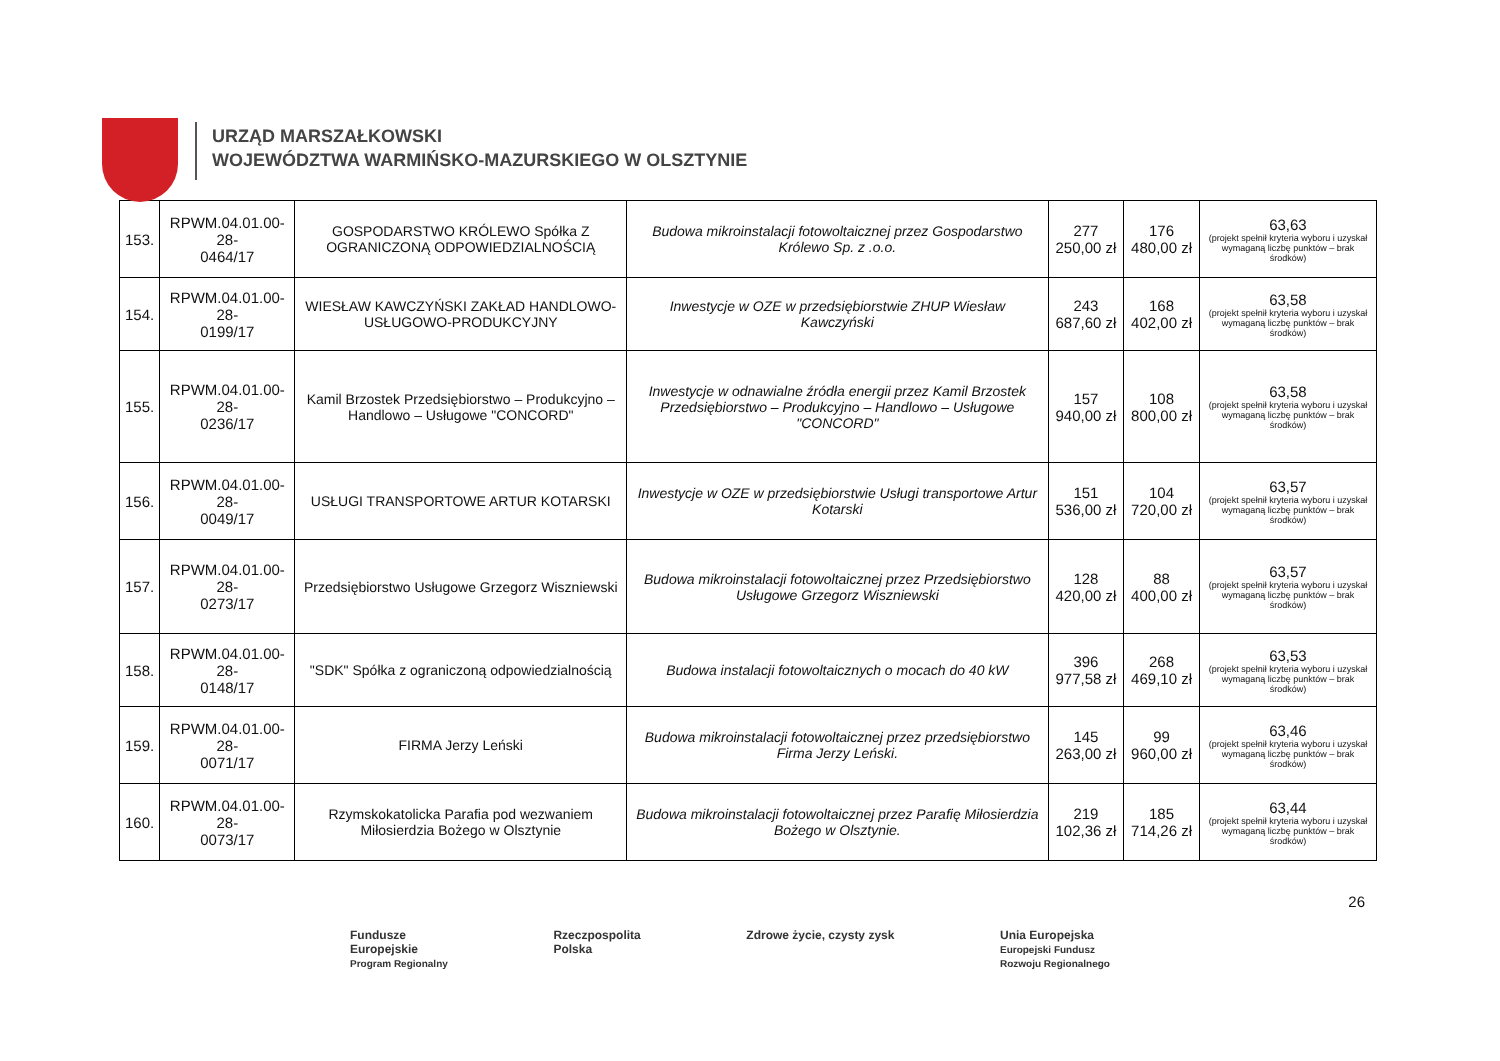URZĄD MARSZAŁKOWSKI
WOJEWÓDZTWA WARMIŃSKO-MAZURSKIEGO W OLSZTYNIE
| 153. | RPWM.04.01.00-28- 0464/17 | GOSPODARSTWO KRÓLEWO Spółka Z OGRANICZONĄ ODPOWIEDZIALNOŚCIĄ | Budowa mikroinstalacji fotowoltaicznej przez Gospodarstwo Królewo Sp. z .o.o. | 277 250,00 zł | 176 480,00 zł | 63,63 (projekt spełnił kryteria wyboru i uzyskał wymaganą liczbę punktów – brak środków) |
| 154. | RPWM.04.01.00-28- 0199/17 | WIESŁAW KAWCZYŃSKI ZAKŁAD HANDLOWO-USŁUGOWO-PRODUKCYJNY | Inwestycje w OZE w przedsiębiorstwie ZHUP Wiesław Kawczyński | 243 687,60 zł | 168 402,00 zł | 63,58 (projekt spełnił kryteria wyboru i uzyskał wymaganą liczbę punktów – brak środków) |
| 155. | RPWM.04.01.00-28- 0236/17 | Kamil Brzostek Przedsiębiorstwo – Produkcyjno – Handlowo – Usługowe "CONCORD" | Inwestycje w odnawialne źródła energii przez Kamil Brzostek Przedsiębiorstwo – Produkcyjno – Handlowo – Usługowe "CONCORD" | 157 940,00 zł | 108 800,00 zł | 63,58 (projekt spełnił kryteria wyboru i uzyskał wymaganą liczbę punktów – brak środków) |
| 156. | RPWM.04.01.00-28- 0049/17 | USŁUGI TRANSPORTOWE ARTUR KOTARSKI | Inwestycje w OZE w przedsiębiorstwie Usługi transportowe Artur Kotarski | 151 536,00 zł | 104 720,00 zł | 63,57 (projekt spełnił kryteria wyboru i uzyskał wymaganą liczbę punktów – brak środków) |
| 157. | RPWM.04.01.00-28- 0273/17 | Przedsiębiorstwo Usługowe Grzegorz Wiszniewski | Budowa mikroinstalacji fotowoltaicznej przez Przedsiębiorstwo Usługowe Grzegorz Wiszniewski | 128 420,00 zł | 88 400,00 zł | 63,57 (projekt spełnił kryteria wyboru i uzyskał wymaganą liczbę punktów – brak środków) |
| 158. | RPWM.04.01.00-28- 0148/17 | "SDK" Spółka z ograniczoną odpowiedzialnością | Budowa instalacji fotowoltaicznych o mocach do 40 kW | 396 977,58 zł | 268 469,10 zł | 63,53 (projekt spełnił kryteria wyboru i uzyskał wymaganą liczbę punktów – brak środków) |
| 159. | RPWM.04.01.00-28- 0071/17 | FIRMA Jerzy Leński | Budowa mikroinstalacji fotowoltaicznej przez przedsiębiorstwo Firma Jerzy Leński. | 145 263,00 zł | 99 960,00 zł | 63,46 (projekt spełnił kryteria wyboru i uzyskał wymaganą liczbę punktów – brak środków) |
| 160. | RPWM.04.01.00-28- 0073/17 | Rzymskokatolicka Parafia pod wezwaniem Miłosierdzia Bożego w Olsztynie | Budowa mikroinstalacji fotowoltaicznej przez Parafię Miłosierdzia Bożego w Olsztynie. | 219 102,36 zł | 185 714,26 zł | 63,44 (projekt spełnił kryteria wyboru i uzyskał wymaganą liczbę punktów – brak środków) |
26
Fundusze
Europejskie
Program Regionalny
Rzeczpospolita
Polska
Zdrowe życie, czysty zysk Unia Europejska
Europejski Fundusz
Rozwoju Regionalnego